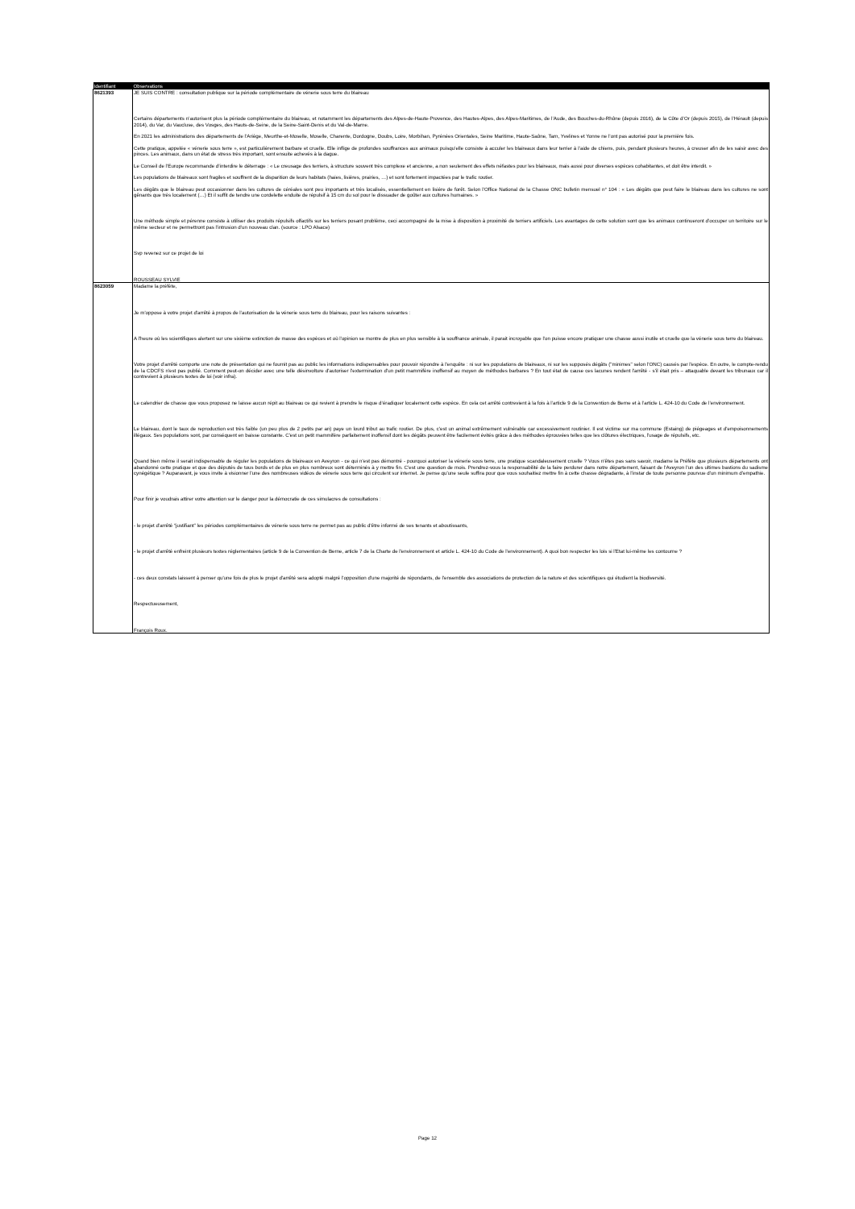| Identifiant | Observations |
| --- | --- |
| 8621393 | JE SUIS CONTRE : consultation publique sur la période complémentaire de vénerie sous terre du blaireau Certains départements n’autorisent plus la période complémentaire du blaireau, et notamment les départements des Alpes-de-Haute-Provence, des Hautes-Alpes, des Alpes-Maritimes, de l’Aude, des Bouches-du-Rhône (depuis 2016), de la Côte d’Or (depuis 2015), de l’Hérault (depuis 2014), du Var, du Vaucluse, des Vosges, des Hauts-de-Seine, de la Seine-Saint-Denis et du Val-de-Marne. En 2021 les administrations des départements de l’Ariège, Meurthe-et-Moselle, Moselle, Charente, Dordogne, Doubs, Loire, Morbihan, Pyrénées Orientales, Seine Maritime, Haute-Saône, Tarn, Yvelines et Yonne ne l’ont pas autorisé pour la première fois. Cette pratique, appelée « vénerie sous terre », est particulièrement barbare et cruelle. Elle inflige de profondes souffrances aux animaux puisqu’elle consiste à acculer les blaireaux dans leur terrier à l’aide de chiens, puis, pendant plusieurs heures, à creuser afin de les saisir avec des pinces. Les animaux, dans un état de stress très important, sont ensuite achevés à la dague. Le Conseil de l’Europe recommande d’interdire le déterrage : « Le creusage des terriers, à structure souvent très complexe et ancienne, a non seulement des effets néfastes pour les blaireaux, mais aussi pour diverses espèces cohabitantes, et doit être interdit. » Les populations de blaireaux sont fragiles et souffrent de la disparition de leurs habitats (haies, lisières, prairies, …) et sont fortement impactées par le trafic routier. Les dégâts que le blaireau peut occasionner dans les cultures de céréales sont peu importants et très localisés, essentiellement en lisière de forêt. Selon l’Office National de la Chasse ONC bulletin mensuel n° 104 : « Les dégâts que peut faire le blaireau dans les cultures ne sont gênants que très localement (…) Et il suffit de tendre une cordelette enduite de répulsif à 15 cm du sol pour le dissuader de goûter aux cultures humaines. » Une méthode simple et pérenne consiste à utiliser des produits répulsifs olfactifs sur les terriers posant problème, ceci accompagné de la mise à disposition à proximité de terriers artificiels. Les avantages de cette solution sont que les animaux continueront d’occuper un territoire sur le même secteur et ne permettront pas l’intrusion d’un nouveau clan. (source : LPO Alsace) Svp revenez sur ce projet de loi ROUSSEAU SYLVIE |
| 8623059 | Madame la préfète, Je m'oppose à votre projet d'arrêté à propos de l’autorisation de la vénerie sous terre du blaireau, pour les raisons suivantes : A l'heure où les scientifiques alertent sur une sixième extinction de masse des espèces et où l'opinion se montre de plus en plus sensible à la souffrance animale, il parait incroyable que l'on puisse encore pratiquer une chasse aussi inutile et cruelle que la vénerie sous terre du blaireau. Votre projet d’arrêté comporte une note de présentation qui ne fournit pas au public les informations indispensables pour pouvoir répondre à l'enquête : ni sur les populations de blaireaux, ni sur les supposés dégâts ("minimes" selon l'ONC) causés par l'espèce. En outre, le compte-rendu de la CDCFS n'est pas publié. Comment peut-on décider avec une telle désinvolture d'autoriser l'extermination d'un petit mammifère inoffensif au moyen de méthodes barbares ? En tout état de cause ces lacunes rendent l'arrêté - s'il était pris – attaquable devant les tribunaux car il contrevient à plusieurs textes de loi (voir infra). Le calendrier de chasse que vous proposez ne laisse aucun répit au blaireau ce qui revient à prendre le risque d’éradiquer localement cette espèce. En cela cet arrêté contrevient à la fois à l’article 9 de la Convention de Berne et à l’article L. 424-10 du Code de l’environnement. Le blaireau, dont le taux de reproduction est très faible (un peu plus de 2 petits par an) paye un lourd tribut au trafic routier. De plus, c'est un animal extrêmement vulnérable car excessivement routinier. Il est victime sur ma commune (Estaing) de piégeages et d'empoisonnements illégaux. Ses populations sont, par conséquent en baisse constante. C'est un petit mammifère parfaitement inoffensif dont les dégâts peuvent être facilement évités grâce à des méthodes éprouvées telles que les clôtures électriques, l'usage de répulsifs, etc. Quand bien même il serait indispensable de réguler les populations de blaireaux en Aveyron - ce qui n'est pas démontré - pourquoi autoriser la vénerie sous terre, une pratique scandaleusement cruelle ? Vous n'êtes pas sans savoir, madame la Préfète que plusieurs départements ont abandonné cette pratique et que des députés de tous bords et de plus en plus nombreux sont déterminés à y mettre fin. C'est une question de mois. Prendrez-vous la responsabilité de la faire perdurer dans notre département, faisant de l'Aveyron l'un des ultimes bastions du sadisme cynégétique ? Auparavant, je vous invite à visionner l'une des nombreuses vidéos de vénerie sous terre qui circulent sur internet. Je pense qu'une seule suffira pour que vous souhaitiez mettre fin à cette chasse dégradante, à l'instar de toute personne pourvue d'un minimum d'empathie. Pour finir je voudrais attirer votre attention sur le danger pour la démocratie de ces simulacres de consultations : - le projet d'arrêté “justifiant” les périodes complémentaires de vénerie sous terre ne permet pas au public d'être informé de ses tenants et aboutissants, - le projet d'arrêté enfreint plusieurs textes réglementaires (article 9 de la Convention de Berne, article 7 de la Charte de l'environnement et article L. 424-10 du Code de l’environnement). A quoi bon respecter les lois si l'Etat lui-même les contourne ? - ces deux constats laissent à penser qu'une fois de plus le projet d'arrêté sera adopté malgré l'opposition d'une majorité de répondants, de l'ensemble des associations de protection de la nature et des scientifiques qui étudient la biodiversité. Respectueusement, François Roux. |
Page 12